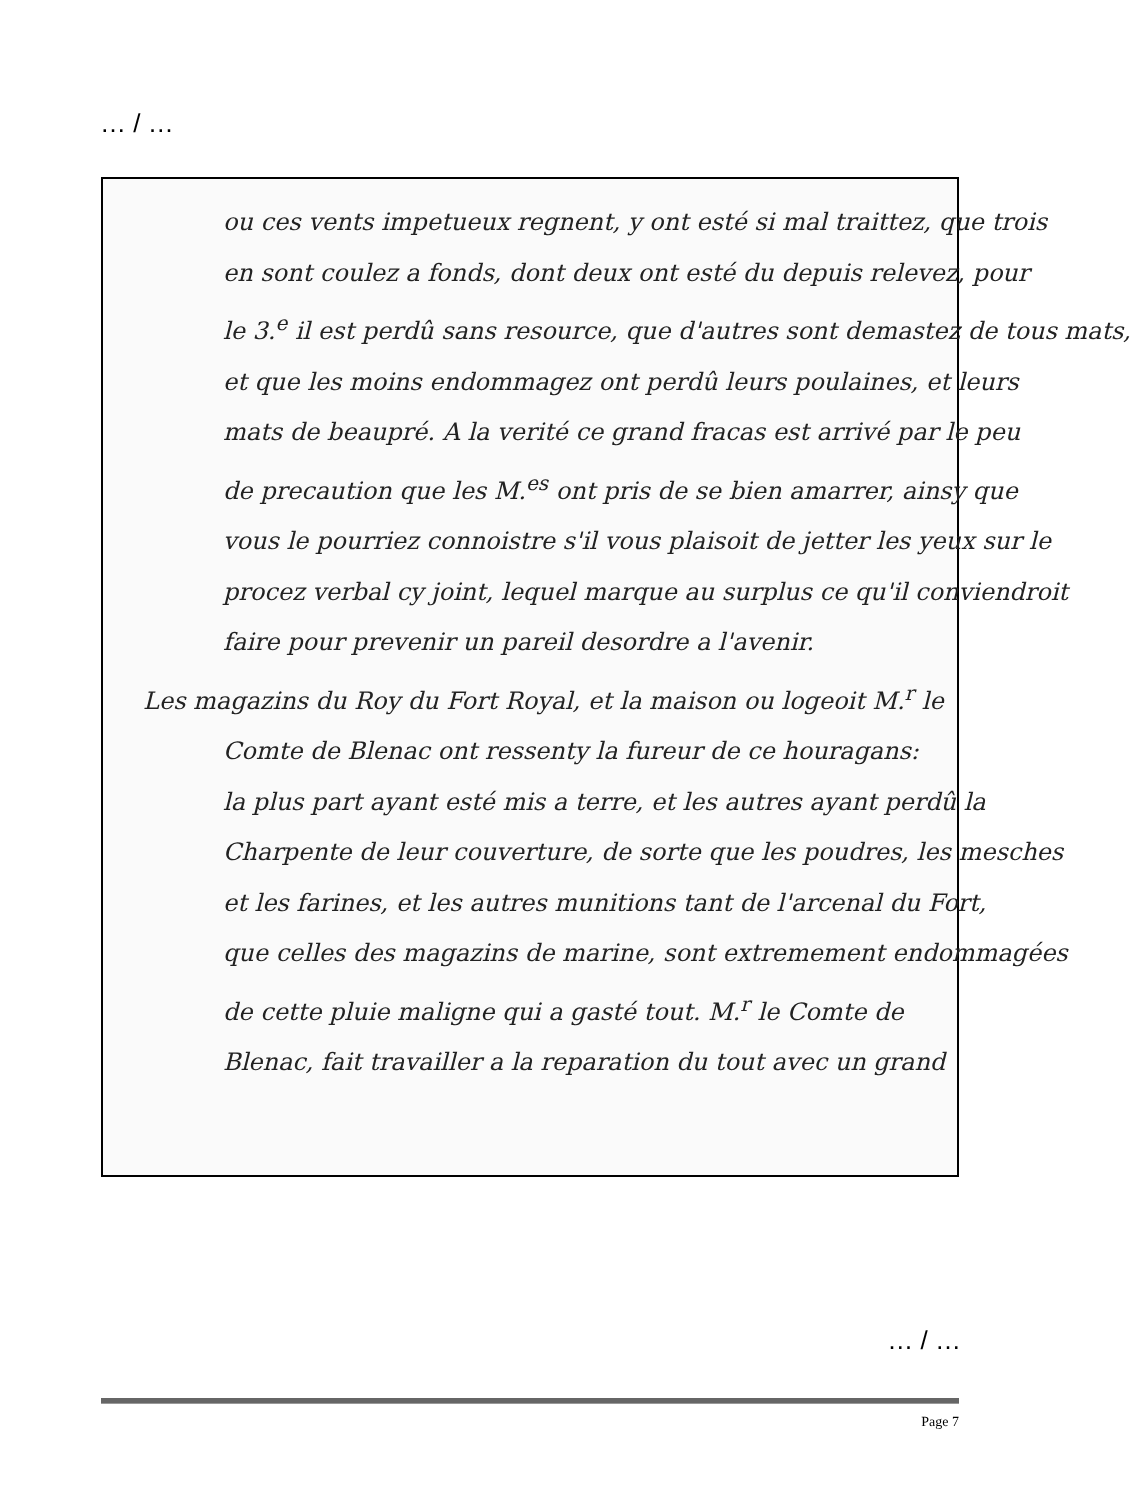… / …
ou ces vents impetueux regnent, y ont esté si mal traittez, que trois
en sont coulez a fonds, dont deux ont esté du depuis relevez, pour
le 3.<sup>e</sup> il est perdû sans resource, que d'autres sont demastez de tous mats,
et que les moins endommagez ont perdû leurs poulaines, et leurs
mats de beaupré. A la verité ce grand fracas est arrivé par le peu
de precaution que les M.<sup>es</sup> ont pris de se bien amarrer, ainsy que
vous le pourriez connoistre s'il vous plaisoit de jetter les yeux sur le
procez verbal cy joint, lequel marque au surplus ce qu'il conviendroit
faire pour prevenir un pareil desordre a l'avenir.
Les magazins du Roy du Fort Royal, et la maison ou logeoit M.<sup>r</sup> le
Comte de Blenac ont ressenty la fureur de ce houragans:
la plus part ayant esté mis a terre, et les autres ayant perdû la
Charpente de leur couverture, de sorte que les poudres, les mesches
et les farines, et les autres munitions tant de l'arcenal du Fort,
que celles des magazins de marine, sont extremement endommagées
de cette pluie maligne qui a gasté tout. M.<sup>r</sup> le Comte de
Blenac, fait travailler a la reparation du tout avec un grand
… / …
Page 7